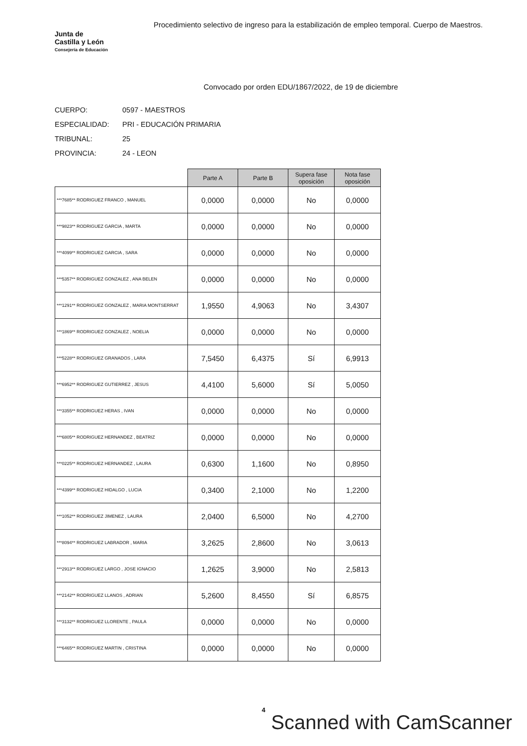Junta de
Castilla y León
Consejería de Educación
Procedimiento selectivo de ingreso para la estabilización de empleo temporal. Cuerpo de Maestros.
Convocado por orden EDU/1867/2022, de 19 de diciembre
CUERPO: 0597 - MAESTROS
ESPECIALIDAD: PRI - EDUCACIÓN PRIMARIA
TRIBUNAL: 25
PROVINCIA: 24 - LEON
| | Parte A | Parte B | Supera fase oposición | Nota fase oposición |
| --- | --- | --- | --- | --- |
| ***7685** RODRIGUEZ FRANCO , MANUEL | 0,0000 | 0,0000 | No | 0,0000 |
| ***9823** RODRIGUEZ GARCIA , MARTA | 0,0000 | 0,0000 | No | 0,0000 |
| ***4099** RODRIGUEZ GARCIA , SARA | 0,0000 | 0,0000 | No | 0,0000 |
| ***5357** RODRIGUEZ GONZALEZ , ANA BELEN | 0,0000 | 0,0000 | No | 0,0000 |
| ***1291** RODRIGUEZ GONZALEZ , MARIA MONTSERRAT | 1,9550 | 4,9063 | No | 3,4307 |
| ***1869** RODRIGUEZ GONZALEZ , NOELIA | 0,0000 | 0,0000 | No | 0,0000 |
| ***5228** RODRIGUEZ GRANADOS , LARA | 7,5450 | 6,4375 | Sí | 6,9913 |
| ***6952** RODRIGUEZ GUTIERREZ , JESUS | 4,4100 | 5,6000 | Sí | 5,0050 |
| ***3355** RODRIGUEZ HERAS , IVAN | 0,0000 | 0,0000 | No | 0,0000 |
| ***6805** RODRIGUEZ HERNANDEZ , BEATRIZ | 0,0000 | 0,0000 | No | 0,0000 |
| ***0225** RODRIGUEZ HERNANDEZ , LAURA | 0,6300 | 1,1600 | No | 0,8950 |
| ***4399** RODRIGUEZ HIDALGO , LUCIA | 0,3400 | 2,1000 | No | 1,2200 |
| ***1052** RODRIGUEZ JIMENEZ , LAURA | 2,0400 | 6,5000 | No | 4,2700 |
| ***8094** RODRIGUEZ LABRADOR , MARIA | 3,2625 | 2,8600 | No | 3,0613 |
| ***2913** RODRIGUEZ LARGO , JOSE IGNACIO | 1,2625 | 3,9000 | No | 2,5813 |
| ***2142** RODRIGUEZ LLANOS , ADRIAN | 5,2600 | 8,4550 | Sí | 6,8575 |
| ***3132** RODRIGUEZ LLORENTE , PAULA | 0,0000 | 0,0000 | No | 0,0000 |
| ***6465** RODRIGUEZ MARTIN , CRISTINA | 0,0000 | 0,0000 | No | 0,0000 |
4
Scanned with CamScanner